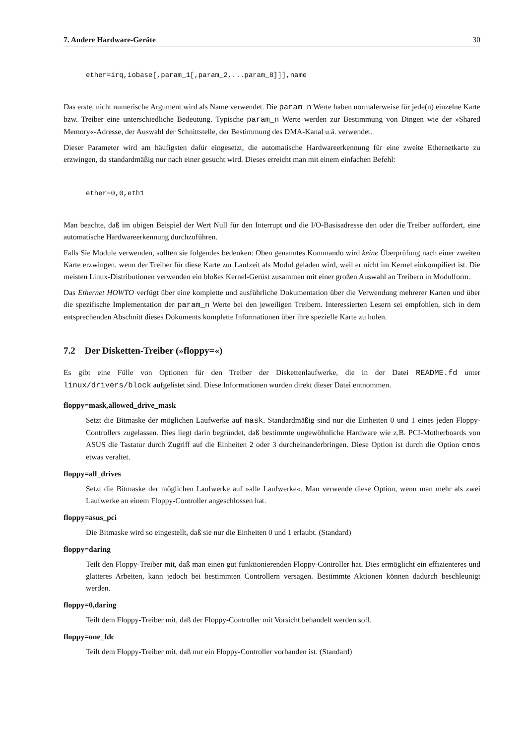7. Andere Hardware-Geräte 30
ether=irq,iobase[,param_1[,param_2,...param_8]]],name
Das erste, nicht numerische Argument wird als Name verwendet. Die param_n Werte haben normalerweise für jede(n) einzelne Karte bzw. Treiber eine unterschiedliche Bedeutung. Typische param_n Werte werden zur Bestimmung von Dingen wie der »Shared Memory«-Adresse, der Auswahl der Schnittstelle, der Bestimmung des DMA-Kanal u.ä. verwendet.
Dieser Parameter wird am häufigsten dafür eingesetzt, die automatische Hardwareerkennung für eine zweite Ethernetkarte zu erzwingen, da standardmäßig nur nach einer gesucht wird. Dieses erreicht man mit einem einfachen Befehl:
ether=0,0,eth1
Man beachte, daß im obigen Beispiel der Wert Null für den Interrupt und die I/O-Basisadresse den oder die Treiber auffordert, eine automatische Hardwareerkennung durchzuführen.
Falls Sie Module verwenden, sollten sie folgendes bedenken: Oben genanntes Kommando wird keine Überprüfung nach einer zweiten Karte erzwingen, wenn der Treiber für diese Karte zur Laufzeit als Modul geladen wird, weil er nicht im Kernel einkompiliert ist. Die meisten Linux-Distributionen verwenden ein bloßes Kernel-Gerüst zusammen mit einer großen Auswahl an Treibern in Modulform.
Das Ethernet HOWTO verfügt über eine komplette und ausführliche Dokumentation über die Verwendung mehrerer Karten und über die spezifische Implementation der param_n Werte bei den jeweiligen Treibern. Interessierten Lesern sei empfohlen, sich in dem entsprechenden Abschnitt dieses Dokuments komplette Informationen über ihre spezielle Karte zu holen.
7.2 Der Disketten-Treiber (»floppy=«)
Es gibt eine Fülle von Optionen für den Treiber der Diskettenlaufwerke, die in der Datei README.fd unter linux/drivers/block aufgelistet sind. Diese Informationen wurden direkt dieser Datei entnommen.
floppy=mask,allowed_drive_mask
Setzt die Bitmaske der möglichen Laufwerke auf mask. Standardmäßig sind nur die Einheiten 0 und 1 eines jeden Floppy-Controllers zugelassen. Dies liegt darin begründet, daß bestimmte ungewöhnliche Hardware wie z.B. PCI-Motherboards von ASUS die Tastatur durch Zugriff auf die Einheiten 2 oder 3 durcheinanderbringen. Diese Option ist durch die Option cmos etwas veraltet.
floppy=all_drives
Setzt die Bitmaske der möglichen Laufwerke auf »alle Laufwerke«. Man verwende diese Option, wenn man mehr als zwei Laufwerke an einem Floppy-Controller angeschlossen hat.
floppy=asus_pci
Die Bitmaske wird so eingestellt, daß sie nur die Einheiten 0 und 1 erlaubt. (Standard)
floppy=daring
Teilt den Floppy-Treiber mit, daß man einen gut funktionierenden Floppy-Controller hat. Dies ermöglicht ein effizienteres und glatteres Arbeiten, kann jedoch bei bestimmten Controllern versagen. Bestimmte Aktionen können dadurch beschleunigt werden.
floppy=0,daring
Teilt dem Floppy-Treiber mit, daß der Floppy-Controller mit Vorsicht behandelt werden soll.
floppy=one_fdc
Teilt dem Floppy-Treiber mit, daß nur ein Floppy-Controller vorhanden ist. (Standard)